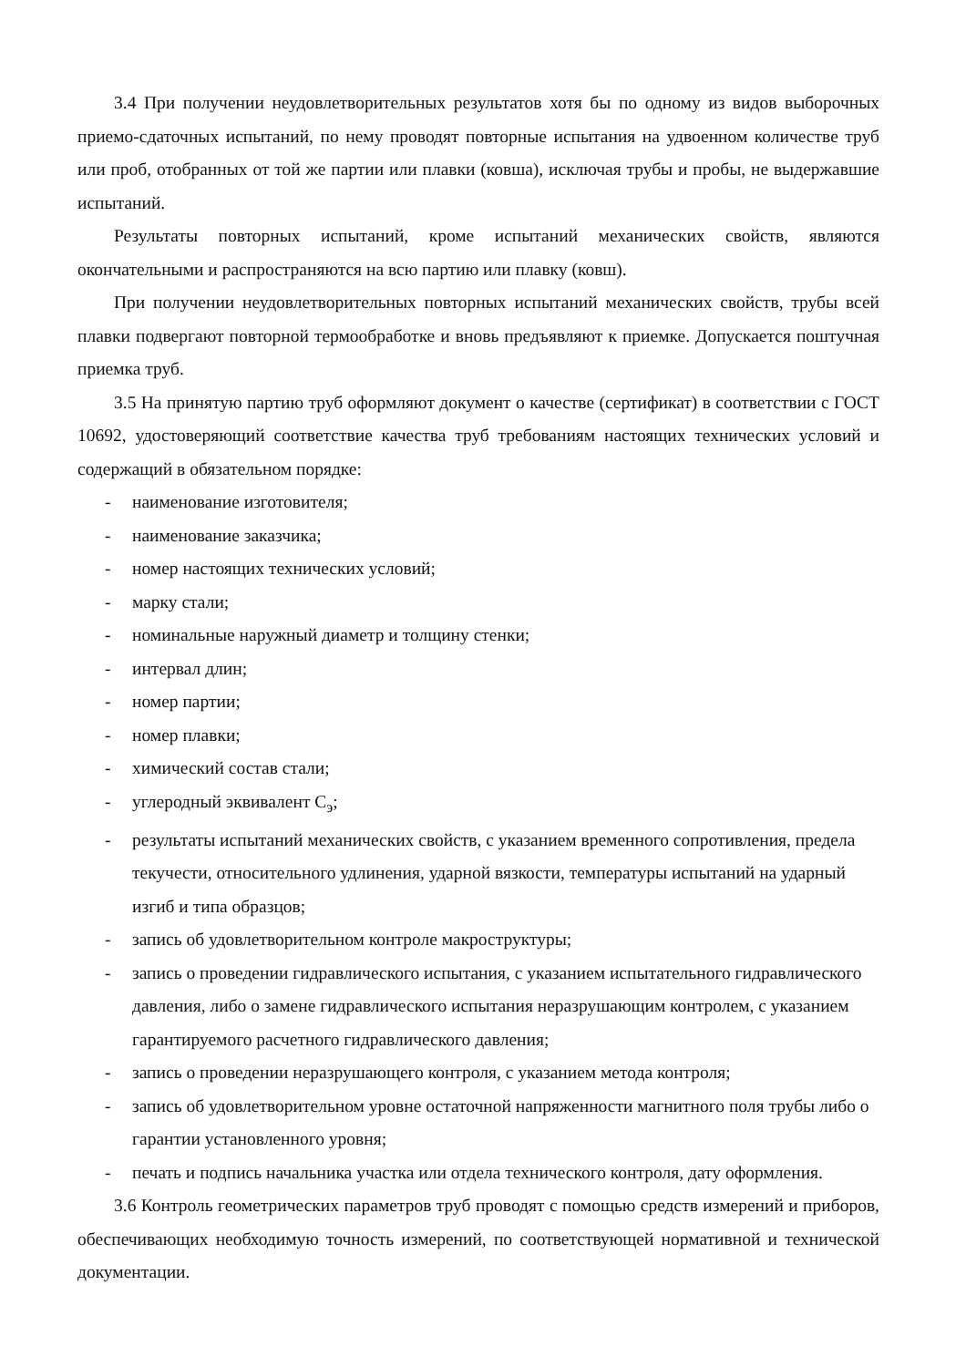3.4 При получении неудовлетворительных результатов хотя бы по одному из видов выборочных приемо-сдаточных испытаний, по нему проводят повторные испытания на удвоенном количестве труб или проб, отобранных от той же партии или плавки (ковша), исключая трубы и пробы, не выдержавшие испытаний.
Результаты повторных испытаний, кроме испытаний механических свойств, являются окончательными и распространяются на всю партию или плавку (ковш).
При получении неудовлетворительных повторных испытаний механических свойств, трубы всей плавки подвергают повторной термообработке и вновь предъявляют к приемке. Допускается поштучная приемка труб.
3.5 На принятую партию труб оформляют документ о качестве (сертификат) в соответствии с ГОСТ 10692, удостоверяющий соответствие качества труб требованиям настоящих технических условий и содержащий в обязательном порядке:
- наименование изготовителя;
- наименование заказчика;
- номер настоящих технических условий;
- марку стали;
- номинальные наружный диаметр и толщину стенки;
- интервал длин;
- номер партии;
- номер плавки;
- химический состав стали;
- углеродный эквивалент C<sub>э</sub>;
- результаты испытаний механических свойств, с указанием временного сопротивления, предела текучести, относительного удлинения, ударной вязкости, температуры испытаний на ударный изгиб и типа образцов;
- запись об удовлетворительном контроле макроструктуры;
- запись о проведении гидравлического испытания, с указанием испытательного гидравлического давления, либо о замене гидравлического испытания неразрушающим контролем, с указанием гарантируемого расчетного гидравлического давления;
- запись о проведении неразрушающего контроля, с указанием метода контроля;
- запись об удовлетворительном уровне остаточной напряженности магнитного поля трубы либо о гарантии установленного уровня;
- печать и подпись начальника участка или отдела технического контроля, дату оформления.
3.6 Контроль геометрических параметров труб проводят с помощью средств измерений и приборов, обеспечивающих необходимую точность измерений, по соответствующей нормативной и технической документации.